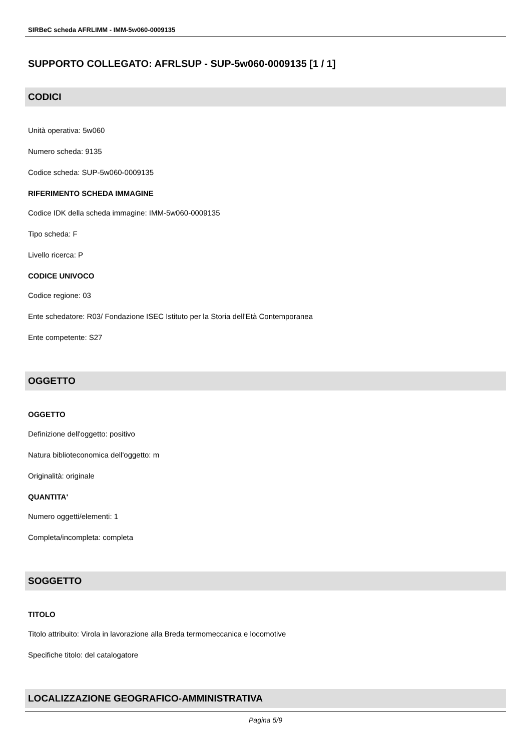SIRBeC scheda AFRLIMM - IMM-5w060-0009135
SUPPORTO COLLEGATO: AFRLSUP - SUP-5w060-0009135 [1 / 1]
CODICI
Unità operativa: 5w060
Numero scheda: 9135
Codice scheda: SUP-5w060-0009135
RIFERIMENTO SCHEDA IMMAGINE
Codice IDK della scheda immagine: IMM-5w060-0009135
Tipo scheda: F
Livello ricerca: P
CODICE UNIVOCO
Codice regione: 03
Ente schedatore: R03/ Fondazione ISEC Istituto per la Storia dell'Età Contemporanea
Ente competente: S27
OGGETTO
OGGETTO
Definizione dell'oggetto: positivo
Natura biblioteconomica dell'oggetto: m
Originalità: originale
QUANTITA'
Numero oggetti/elementi: 1
Completa/incompleta: completa
SOGGETTO
TITOLO
Titolo attribuito: Virola in lavorazione alla Breda termomeccanica e locomotive
Specifiche titolo: del catalogatore
LOCALIZZAZIONE GEOGRAFICO-AMMINISTRATIVA
Pagina 5/9